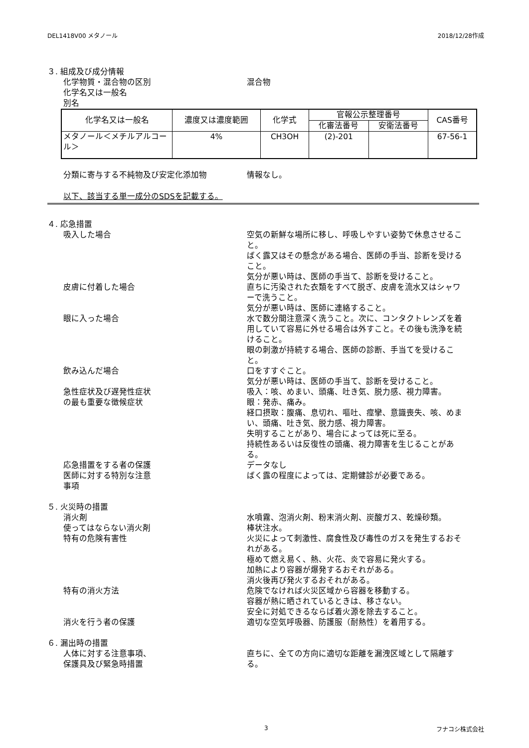DEL1418V00 メタノール 2018/12/28作成
３. 組成及び成分情報
化学物質・混合物の区別 混合物
化学名又は一般名
別名
| 化学名又は一般名 | 濃度又は濃度範囲 | 化学式 | 官報公示整理番号 | | CAS番号 |
| --- | --- | --- | --- | --- | --- |
| | | | 化審法番号 | 安衛法番号 | |
| メタノール＜メチルアルコール＞ | 4% | CH3OH | (2)-201 | | 67-56-1 |
分類に寄与する不純物及び安定化添加物 情報なし。
以下、該当する単一成分のSDSを記載する。
４. 応急措置
吸入した場合 空気の新鮮な場所に移し、呼吸しやすい姿勢で休息させること。
ばく露又はその懸念がある場合、医師の手当、診断を受けること。
気分が悪い時は、医師の手当て、診断を受けること。
皮膚に付着した場合 直ちに汚染された衣類をすべて脱ぎ、皮膚を流水又はシャワーで洗うこと。
気分が悪い時は、医師に連絡すること。
眼に入った場合 水で数分間注意深く洗うこと。次に、コンタクトレンズを着用していて容易に外せる場合は外すこと。その後も洗浄を続けること。
眼の刺激が持続する場合、医師の診断、手当てを受けること。
飲み込んだ場合 口をすすぐこと。
気分が悪い時は、医師の手当て、診断を受けること。
急性症状及び遅発性症状
の最も重要な徴候症状
吸入：咳、めまい、頭痛、吐き気、脱力感、視力障害。
眼：発赤、痛み。
経口摂取：腹痛、息切れ、嘔吐、痙攣、意識喪失、咳、めまい、頭痛、吐き気、脱力感、視力障害。
失明することがあり、場合によっては死に至る。
持続性あるいは反復性の頭痛、視力障害を生じることがある。
応急措置をする者の保護 データなし
医師に対する特別な注意
事項
ばく露の程度によっては、定期健診が必要である。
５. 火災時の措置
消火剤 水噴霧、泡消火剤、粉末消火剤、炭酸ガス、乾燥砂類。
使ってはならない消火剤 棒状注水。
特有の危険有害性 火災によって刺激性、腐食性及び毒性のガスを発生するおそれがある。
極めて燃え易く、熱、火花、炎で容易に発火する。
加熱により容器が爆発するおそれがある。
消火後再び発火するおそれがある。
特有の消火方法 危険でなければ火災区域から容器を移動する。
容器が熱に晒されているときは、移さない。
安全に対処できるならば着火源を除去すること。
消火を行う者の保護 適切な空気呼吸器、防護服（耐熱性）を着用する。
６. 漏出時の措置
人体に対する注意事項、
保護具及び緊急時措置
直ちに、全ての方向に適切な距離を漏洩区域として隔離する。
3 フナコシ株式会社